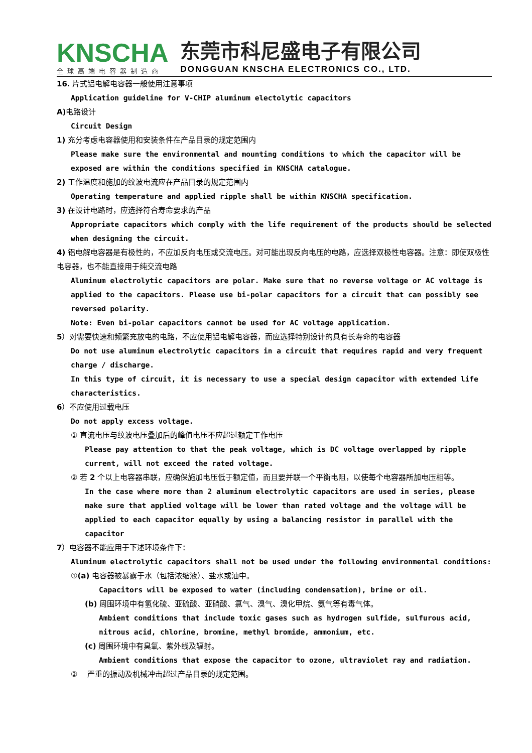KNSCHA
全球高端电容器制造商
东莞市科尼盛电子有限公司
DONGGUAN KNSCHA ELECTRONICS CO., LTD.
16. 片式铝电解电容器一般使用注意事项
Application guideline for V-CHIP aluminum electolytic capacitors
A) 电路设计
Circuit Design
1) 充分考虑电容器使用和安装条件在产品目录的规定范围内
Please make sure the environmental and mounting conditions to which the capacitor will be exposed are within the conditions specified in KNSCHA catalogue.
2) 工作温度和施加的纹波电流应在产品目录的规定范围内
Operating temperature and applied ripple shall be within KNSCHA specification.
3) 在设计电路时，应选择符合寿命要求的产品
Appropriate capacitors which comply with the life requirement of the products should be selected when designing the circuit.
4) 铝电解电容器是有极性的，不应加反向电压或交流电压。对可能出现反向电压的电路，应选择双极性电容器。注意：即使双极性电容器，也不能直接用于纯交流电路
Aluminum electrolytic capacitors are polar. Make sure that no reverse voltage or AC voltage is applied to the capacitors. Please use bi-polar capacitors for a circuit that can possibly see reversed polarity.
Note: Even bi-polar capacitors cannot be used for AC voltage application.
5）对需要快速和频繁充放电的电路，不应使用铝电解电容器，而应选择特别设计的具有长寿命的电容器
Do not use aluminum electrolytic capacitors in a circuit that requires rapid and very frequent charge / discharge.
In this type of circuit, it is necessary to use a special design capacitor with extended life characteristics.
6）不应使用过载电压
Do not apply excess voltage.
① 直流电压与纹波电压叠加后的峰值电压不应超过额定工作电压
Please pay attention to that the peak voltage, which is DC voltage overlapped by ripple current, will not exceed the rated voltage.
② 若 2 个以上电容器串联，应确保施加电压低于额定值，而且要并联一个平衡电阻，以使每个电容器所加电压相等。
In the case where more than 2 aluminum electrolytic capacitors are used in series, please make sure that applied voltage will be lower than rated voltage and the voltage will be applied to each capacitor equally by using a balancing resistor in parallel with the capacitor
7）电容器不能应用于下述环境条件下：
Aluminum electrolytic capacitors shall not be used under the following environmental conditions:
①(a) 电容器被暴露于水（包括浓缩液）、盐水或油中。
Capacitors will be exposed to water (including condensation), brine or oil.
(b) 周围环境中有氢化硫、亚硫酸、亚硝酸、氯气、溴气、溴化甲烷、氨气等有毒气体。
Ambient conditions that include toxic gases such as hydrogen sulfide, sulfurous acid, nitrous acid, chlorine, bromine, methyl bromide, ammonium, etc.
(c) 周围环境中有臭氧、紫外线及辐射。
Ambient conditions that expose the capacitor to ozone, ultraviolet ray and radiation.
② 严重的振动及机械冲击超过产品目录的规定范围。